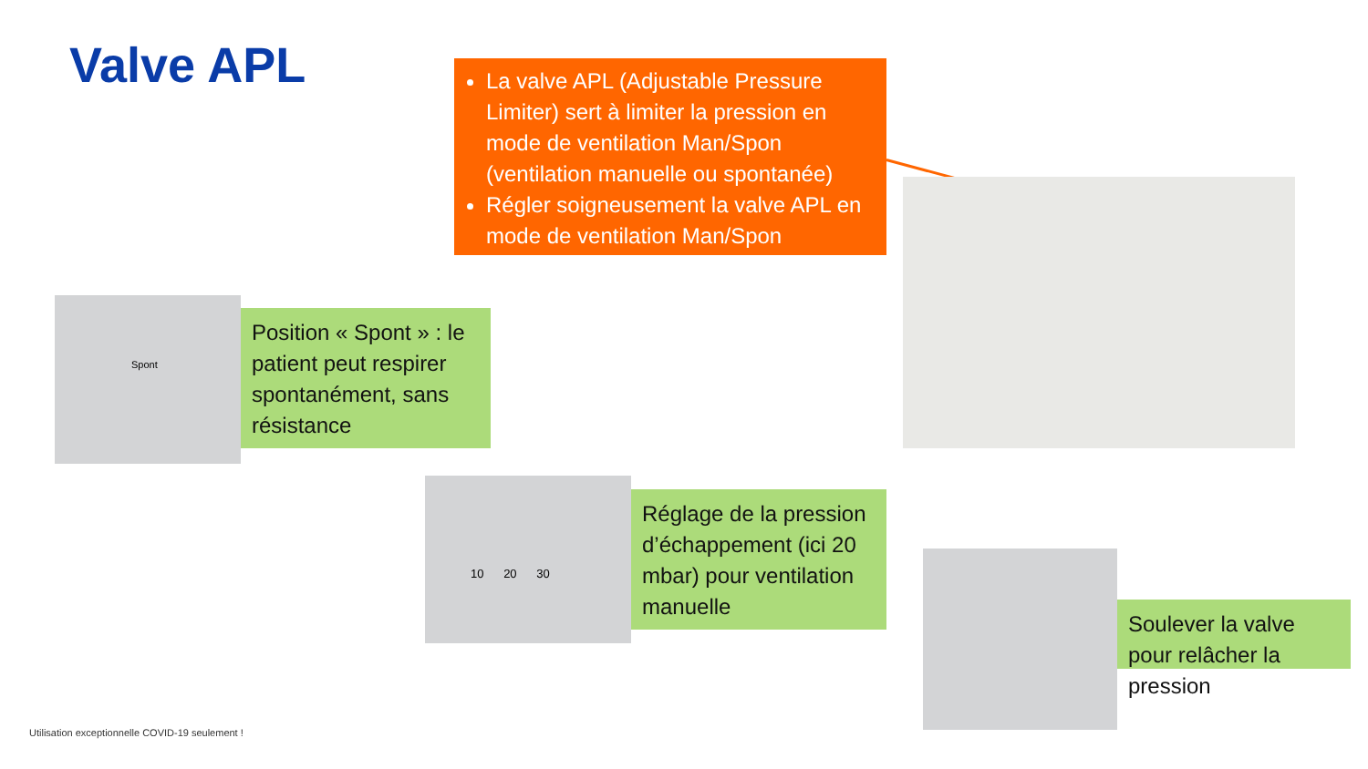Valve APL
La valve APL (Adjustable Pressure Limiter) sert à limiter la pression en mode de ventilation Man/Spon (ventilation manuelle ou spontanée)
Régler soigneusement la valve APL en mode de ventilation Man/Spon
Spont
Position « Spont » : le patient peut respirer spontanément, sans résistance
10 20 30
Réglage de la pression d’échappement (ici 20 mbar) pour ventilation manuelle
Soulever la valve pour relâcher la pression
Utilisation exceptionnelle COVID-19 seulement !